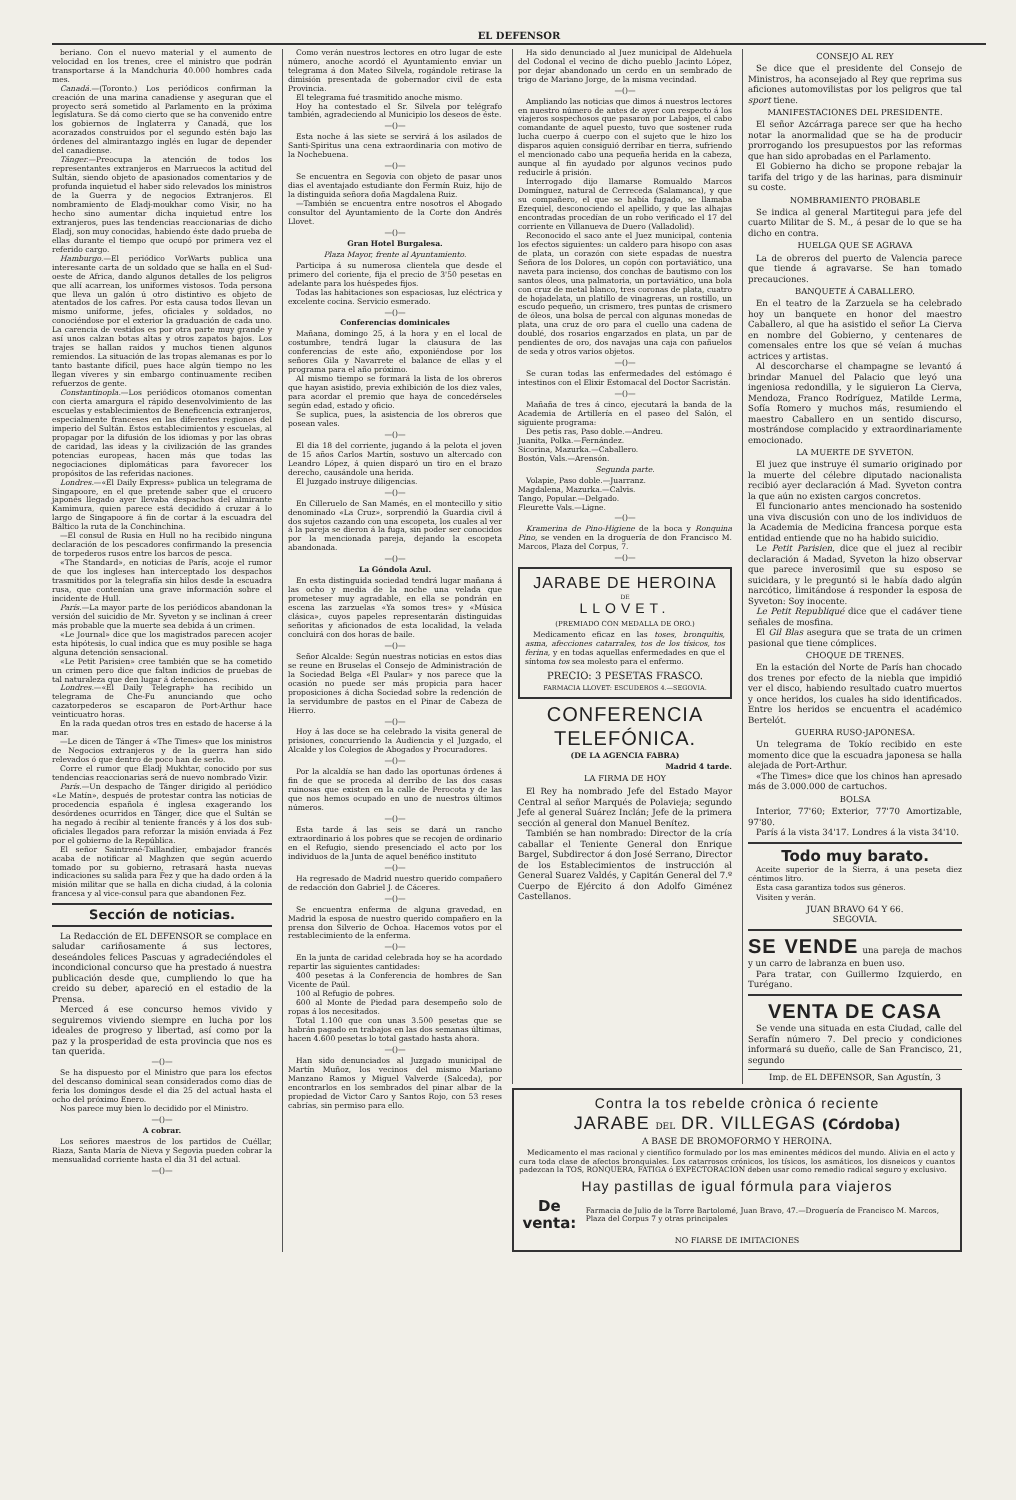EL DEFENSOR
beriano. Con el nuevo material y el aumento de velocidad en los trenes, cree el ministro que podrán transportarse á la Mandchuria 40.000 hombres cada mes.
Canadá.—(Toronto.) Los periódicos confirman la creación de una marina canadiense y aseguran que el proyecto será sometido al Parlamento en la próxima legislatura. Se dá como cierto que se ha convenido entre los gobiernos de Inglaterra y Canadá, que los acorazados construidos por el segundo estén bajo las órdenes del almirantazgo inglés en lugar de depender del canadiense.
Tánger.—Preocupa la atención de todos los representantes extranjeros en Marruecos la actitud del Sultán, siendo objeto de apasionados comentarios y de profunda inquietud el haber sido relevados los ministros de la Guerra y de negocios Extranjeros. El nombramiento de Eladj-moukhar como Visir, no ha hecho sino aumentar dicha inquietud entre los extranjeros, pues las tendencias reaccionarias de dicho Eladj, son muy conocidas, habiendo éste dado prueba de ellas durante el tiempo que ocupó por primera vez el referido cargo.
Hamburgo.—El periódico VorWarts publica una interesante carta de un soldado que se halla en el Sud-oeste de Africa, dando algunos detalles de los peligros que allí acarrean, los uniformes vistosos. Toda persona que lleva un galón ú otro distintivo es objeto de atentados de los cafres. Por esta causa todos llevan un mismo uniforme, jefes, oficiales y soldados, no conociéndose por el exterior la graduación de cada uno. La carencia de vestidos es por otra parte muy grande y así unos calzan botas altas y otros zapatos bajos. Los trajes se hallan raidos y muchos tienen algunos remiendos. La situación de las tropas alemanas es por lo tanto bastante difícil, pues hace algún tiempo no les llegan víveres y sin embargo continuamente reciben refuerzos de gente.
Constantinopla.—Los periódicos otomanos comentan con cierta amargura el rápido desenvolvimiento de las escuelas y establecimientos de Beneficencia extranjeros, especialmente franceses en las diferentes regiones del imperio del Sultán. Estos establecimientos y escuelas, al propagar por la difusión de los idiomas y por las obras de caridad, las ideas y la civilización de las grandes potencias europeas, hacen más que todas las negociaciones diplomáticas para favorecer los propósitos de las referidas naciones.
Londres.—«El Daily Express» publica un telegrama de Singapoore, en el que pretende saber que el crucero japonés llegado ayer llevaba despachos del almirante Kamimura, quien parece está decidido á cruzar á lo largo de Singapoore á fin de cortar á la escuadra del Báltico la ruta de la Conchinchina.
—El consul de Rusia en Hull no ha recibido ninguna declaración de los pescadores confirmando la presencia de torpederos rusos entre los barcos de pesca.
«The Standard», en noticias de París, acoje el rumor de que los ingleses han interceptado los despachos trasmitidos por la telegrafía sin hilos desde la escuadra rusa, que contenían una grave información sobre el incidente de Hull.
París.—La mayor parte de los periódicos abandonan la versión del suicidio de Mr. Syveton y se inclinan á creer más probable que la muerte sea debida á un crimen.
«Le Journal» dice que los magistrados parecen acojer esta hipótesis, lo cual indica que es muy posible se haga alguna detención sensacional.
«Le Petit Parisien» cree también que se ha cometido un crimen pero dice que faltan indicios de pruebas de tal naturaleza que den lugar á detenciones.
Londres.—«El Daily Telegraph» ha recibido un telegrama de Che-Fu anunciando que ocho cazatorpederos se escaparon de Port-Arthur hace veinticuatro horas.
En la rada quedan otros tres en estado de hacerse á la mar.
—Le dicen de Tánger á «The Times» que los ministros de Negocios extranjeros y de la guerra han sido relevados ó que dentro de poco han de serlo.
Corre el rumor que Eladj Mukhtar, conocido por sus tendencias reaccionarias será de nuevo nombrado Vizir.
París.—Un despacho de Tánger dirigido al periódico «Le Matín», después de protestar contra las noticias de procedencia española é inglesa exagerando los desórdenes ocurridos en Tánger, dice que el Sultán se ha negado á recibir al teniente francés y á los dos sub-oficiales llegados para reforzar la misión enviada á Fez por el gobierno de la República.
El señor Saintrené-Taillandier, embajador francés acaba de notificar al Maghzen que según acuerdo tomado por su gobierno, retrasará hasta nuevas indicaciones su salida para Fez y que ha dado orden á la misión militar que se halla en dicha ciudad, á la colonia francesa y al vice-consul para que abandonen Fez.
Sección de noticias.
La Redacción de EL DEFENSOR se complace en saludar cariñosamente á sus lectores, deseándoles felices Pascuas y agradeciéndoles el incondicional concurso que ha prestado á nuestra publicación desde que, cumpliendo lo que ha creido su deber, apareció en el estadio de la Prensa.
Merced á ese concurso hemos vivido y seguiremos viviendo siempre en lucha por los ideales de progreso y libertad, así como por la paz y la prosperidad de esta provincia que nos es tan querida.
—()—
Se ha dispuesto por el Ministro que para los efectos del descanso dominical sean considerados como dias de feria los domingos desde el dia 25 del actual hasta el ocho del próximo Enero.
Nos parece muy bien lo decidido por el Ministro.
—()—
A cobrar.
Los señores maestros de los partidos de Cuéllar, Riaza, Santa María de Nieva y Segovia pueden cobrar la mensualidad corriente hasta el dia 31 del actual.
—()—
Como verán nuestros lectores en otro lugar de este número, anoche acordó el Ayuntamiento enviar un telegrama á don Mateo Silvela, rogándole retirase la dimisión presentada de gobernador civil de esta Provincia.
El telegrama fué trasmitido anoche mismo.
Hoy ha contestado el Sr. Silvela por telégrafo también, agradeciendo al Municipio los deseos de éste.
—()—
Esta noche á las siete se servirá á los asilados de Santi-Spiritus una cena extraordinaria con motivo de la Nochebuena.
—()—
Se encuentra en Segovia con objeto de pasar unos dias el aventajado estudiante don Fermín Ruiz, hijo de la distinguida señora doña Magdalena Ruiz.
—También se encuentra entre nosotros el Abogado consultor del Ayuntamiento de la Corte don Andrés Llovet.
—()—
Gran Hotel Burgalesa.
Plaza Mayor, frente al Ayuntamiento.
Participa á su numerosa clientela que desde el primero del coriente, fija el precio de 3'50 pesetas en adelante para los huéspedes fijos.
Todas las habitaciones son espaciosas, luz eléctrica y excelente cocina. Servicio esmerado.
—()—
Conferencias dominicales
Mañana, domingo 25, á la hora y en el local de costumbre, tendrá lugar la clausura de las conferencias de este año, exponiéndose por los señores Gila y Navarrete el balance de ellas y el programa para el año próximo.
Al mismo tiempo se formará la lista de los obreros que hayan asistido, previa exhibición de los diez vales, para acordar el premio que haya de concedérseles según edad, estado y oficio.
Se suplica, pues, la asistencia de los obreros que posean vales.
—()—
El dia 18 del corriente, jugando á la pelota el joven de 15 años Carlos Martín, sostuvo un altercado con Leandro López, á quien disparó un tiro en el brazo derecho, causándole una herida.
El Juzgado instruye diligencias.
—()—
En Cilleruelo de San Mamés, en el montecillo y sitio denominado «La Cruz», sorprendió la Guardia civil á dos sujetos cazando con una escopeta, los cuales al ver á la pareja se dieron á la fuga, sin poder ser conocidos por la mencionada pareja, dejando la escopeta abandonada.
—()—
La Góndola Azul.
En esta distinguida sociedad tendrá lugar mañana á las ocho y media de la noche una velada que prometeser muy agradable, en ella se pondrán en escena las zarzuelas «Ya somos tres» y «Música clásica», cuyos papeles representarán distinguidas señoritas y aficionados de esta localidad, la velada concluirá con dos horas de baile.
—()—
Señor Alcalde: Según nuestras noticias en estos dias se reune en Bruselas el Consejo de Administración de la Sociedad Belga «El Paular» y nos parece que la ocasión no puede ser más propicia para hacer proposiciones á dicha Sociedad sobre la redención de la servidumbre de pastos en el Pinar de Cabeza de Hierro.
—()—
Hoy á las doce se ha celebrado la visita general de prisiones, concurriendo la Audiencia y el Juzgado, el Alcalde y los Colegios de Abogados y Procuradores.
—()—
Por la alcaldía se han dado las oportunas órdenes á fin de que se proceda al derribo de las dos casas ruinosas que existen en la calle de Perocota y de las que nos hemos ocupado en uno de nuestros últimos números.
—()—
Esta tarde á las seis se dará un rancho extraordinario á los pobres que se recojen de ordinario en el Refugio, siendo presenciado el acto por los individuos de la Junta de aquel benéfico instituto
—()—
Ha regresado de Madrid nuestro querido compañero de redacción don Gabriel J. de Cáceres.
—()—
Se encuentra enferma de alguna gravedad, en Madrid la esposa de nuestro querido compañero en la prensa don Silverio de Ochoa. Hacemos votos por el restablecimiento de la enferma.
—()—
En la junta de caridad celebrada hoy se ha acordado repartir las siguientes cantidades:
400 pesetas á la Conferencia de hombres de San Vicente de Paúl.
100 al Refugio de pobres.
600 al Monte de Piedad para desempeño solo de ropas á los necesitados.
Total 1.100 que con unas 3.500 pesetas que se habrán pagado en trabajos en las dos semanas últimas, hacen 4.600 pesetas lo total gastado hasta ahora.
—()—
Han sido denunciados al Juzgado municipal de Martín Muñoz, los vecinos del mismo Mariano Manzano Ramos y Miguel Valverde (Salceda), por encontrarlos en los sembrados del pinar albar de la propiedad de Victor Caro y Santos Rojo, con 53 reses cabrías, sin permiso para ello.
Ha sido denunciado al Juez municipal de Aldehuela del Codonal el vecino de dicho pueblo Jacinto López, por dejar abandonado un cerdo en un sembrado de trigo de Mariano Jorge, de la misma vecindad.
—()—
Ampliando las noticias que dimos á nuestros lectores en nuestro número de antes de ayer con respecto á los viajeros sospechosos que pasaron por Labajos, el cabo comandante de aquel puesto, tuvo que sostener ruda lucha cuerpo á cuerpo con el sujeto que le hizo los disparos aquien consiguió derribar en tierra, sufriendo el mencionado cabo una pequeña herida en la cabeza, aunque al fin ayudado por algunos vecinos pudo reducirle á prisión.
Interrogado dijo llamarse Romualdo Marcos Domínguez, natural de Cerreceda (Salamanca), y que su compañero, el que se había fugado, se llamaba Ezequiel, desconociendo el apellido, y que las alhajas encontradas procedían de un robo verificado el 17 del corriente en Villanueva de Duero (Valladolid).
Reconocido el saco ante el Juez municipal, contenia los efectos siguientes: un caldero para hisopo con asas de plata, un corazón con siete espadas de nuestra Señora de los Dolores, un copón con portaviático, una naveta para incienso, dos conchas de bautismo con los santos óleos, una palmatoria, un portaviático, una bola con cruz de metal blanco, tres coronas de plata, cuatro de hojadelata, un platillo de vinagreras, un rostillo, un escudo pequeño, un crismero, tres puntas de crismero de óleos, una bolsa de percal con algunas monedas de plata, una cruz de oro para el cuello una cadena de doublé, dos rosarios engarzados en plata, un par de pendientes de oro, dos navajas una caja con pañuelos de seda y otros varios objetos.
—()—
Se curan todas las enfermedades del estómago é intestinos con el Elixir Estomacal del Doctor Sacristán.
—()—
Mañaña de tres á cinco, ejecutará la banda de la Academia de Artillería en el paseo del Salón, el siguiente programa:
Des petis ras, Paso doble.—Andreu.
Juanita, Polka.—Fernández.
Sicorina, Mazurka.—Caballero.
Bostón, Vals.—Arensón.
Segunda parte.
Volapie, Paso doble.—Juarranz.
Magdalena, Mazurka.—Calvis.
Tango, Popular.—Delgado.
Fleurette Vals.—Ligne.
—()—
Kramerina de Pino-Higiene de la boca y Ronquina Pino, se venden en la droguería de don Francisco M. Marcos, Plaza del Corpus, 7.
—()—
JARABE DE HEROINA
DE
LLOVET.
(PREMIADO CON MEDALLA DE ORO.)
Medicamento eficaz en las toses, bronquitis, asma, afecciones catarrales, tos de los tísicos, tos ferina, y en todas aquellas enfermedades en que el síntoma tos sea molesto para el enfermo.
PRECIO: 3 PESETAS FRASCO.
FARMACIA LLOVET: ESCUDEROS 4.—SEGOVIA.
CONFERENCIA
TELEFÓNICA.
(DE LA AGENCIA FABRA)
Madrid 4 tarde.
LA FIRMA DE HOY
El Rey ha nombrado Jefe del Estado Mayor Central al señor Marqués de Polavieja; segundo Jefe al general Suárez Inclán; Jefe de la primera sección al general don Manuel Benítez.
También se han nombrado: Director de la cría caballar el Teniente General don Enrique Bargel, Subdirector á don José Serrano, Director de los Establecimientos de instrucción al General Suarez Valdés, y Capitán General del 7.º Cuerpo de Ejército á don Adolfo Giménez Castellanos.
CONSEJO AL REY
Se dice que el presidente del Consejo de Ministros, ha aconsejado al Rey que reprima sus aficiones automovilistas por los peligros que tal sport tiene.
MANIFESTACIONES DEL PRESIDENTE.
El señor Azcárraga parece ser que ha hecho notar la anormalidad que se ha de producir prorrogando los presupuestos por las reformas que han sido aprobadas en el Parlamento.
El Gobierno ha dicho se propone rebajar la tarifa del trigo y de las harinas, para disminuir su coste.
NOMBRAMIENTO PROBABLE
Se indica al general Martitegui para jefe del cuarto Militar de S. M., á pesar de lo que se ha dicho en contra.
HUELGA QUE SE AGRAVA
La de obreros del puerto de Valencia parece que tiende á agravarse. Se han tomado precauciones.
BANQUETE Á CABALLERO.
En el teatro de la Zarzuela se ha celebrado hoy un banquete en honor del maestro Caballero, al que ha asistido el señor La Cierva en nombre del Gobierno, y centenares de comensales entre los que sé veían á muchas actrices y artistas.
Al descorcharse el champagne se levantó á brindar Manuel del Palacio que leyó una ingeniosa redondilla, y le siguieron La Cierva, Mendoza, Franco Rodríguez, Matilde Lerma, Sofía Romero y muchos más, resumiendo el maestro Caballero en un sentido discurso, mostrándose complacido y extraordinariamente emocionado.
LA MUERTE DE SYVETON.
El juez que instruye él sumario originado por la muerte del célebre diputado nacionalista recibió ayer declaración á Mad. Syveton contra la que aún no existen cargos concretos.
El funcionario antes mencionado ha sostenido una viva discusión con uno de los individuos de la Academia de Medicina francesa porque esta entidad entiende que no ha habido suicidio.
Le Petit Parisien, dice que el juez al recibir declaración á Madad, Syveton la hizo observar que parece inverosimil que su esposo se suicidara, y le preguntó si le había dado algún narcótico, limitándose á responder la esposa de Syveton: Soy inocente.
Le Petit Republiqué dice que el cadáver tiene señales de mosfina.
El Gil Blas asegura que se trata de un crimen pasional que tiene cómplices.
CHOQUE DE TRENES.
En la estación del Norte de París han chocado dos trenes por efecto de la niebla que impidió ver el disco, habiendo resultado cuatro muertos y once heridos, los cuales ha sido identificados. Entre los heridos se encuentra el académico Bertelót.
GUERRA RUSO-JAPONESA.
Un telegrama de Tokío recibido en este momento dice que la escuadra japonesa se halla alejada de Port-Arthur.
«The Times» dice que los chinos han apresado más de 3.000.000 de cartuchos.
BOLSA
Interior, 77'60; Exterior, 77'70 Amortizable, 97'80.
París á la vista 34'17. Londres á la vista 34'10.
Todo muy barato.
Aceite superior de la Sierra, á una peseta diez céntimos litro.
Esta casa garantiza todos sus géneros.
Visiten y verán.
JUAN BRAVO 64 Y 66.
SEGOVIA.
SE VENDE una pareja de machos y un carro de labranza en buen uso.
Para tratar, con Guillermo Izquierdo, en Turégano.
VENTA DE CASA
Se vende una situada en esta Ciudad, calle del Serafín número 7. Del precio y condiciones informará su dueño, calle de San Francisco, 21, segundo
Imp. de EL DEFENSOR, San Agustín, 3
Contra la tos rebelde crònica ó reciente
JARABE DEL DR. VILLEGAS (Córdoba)
A BASE DE BROMOFORMO Y HEROINA.
Medicamento el mas racional y científico formulado por los mas eminentes médicos del mundo. Alivia en el acto y cura toda clase de afectos bronquiales. Los catarrosos crónicos, los tísicos, los asmáticos, los disneicos y cuantos padezcan la TOS, RONQUERA, FATIGA ó EXPECTORACION deben usar como remedio radical seguro y exclusivo.
Hay pastillas de igual fórmula para viajeros
De venta: Farmacia de Julio de la Torre Bartolomé, Juan Bravo, 47.—Droguería de Francisco M. Marcos, Plaza del Corpus 7 y otras principales
NO FIARSE DE IMITACIONES